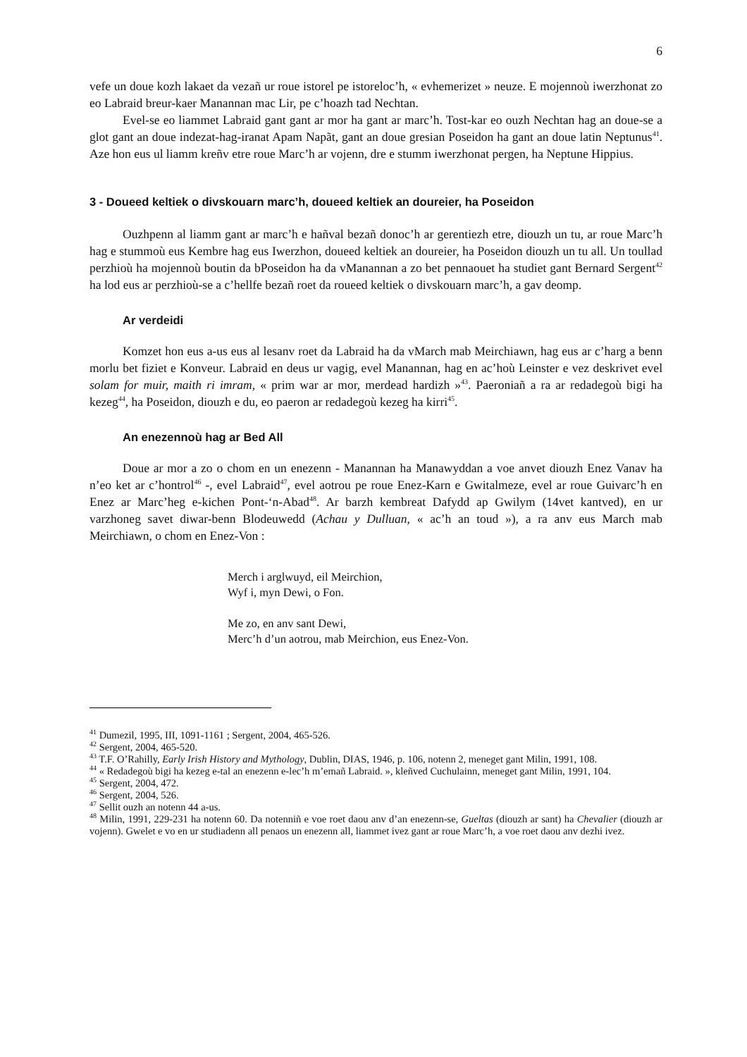6
vefe un doue kozh lakaet da vezañ ur roue istorel pe istoreloc’h, « evhemerizet » neuze. E mojennoù iwerzhonat zo eo Labraid breur-kaer Manannan mac Lir, pe c’hoazh tad Nechtan.
Evel-se eo liammet Labraid gant gant ar mor ha gant ar marc’h. Tost-kar eo ouzh Nechtan hag an doue-se a glot gant an doue indezat-hag-iranat Apam Napãt, gant an doue gresian Poseidon ha gant an doue latin Neptunus<sup>41</sup>. Aze hon eus ul liamm kreñv etre roue Marc’h ar vojenn, dre e stumm iwerzhonat pergen, ha Neptune Hippius.
3 - Doueed keltiek o divskouarn marc’h, doueed keltiek an doureier, ha Poseidon
Ouzhpenn al liamm gant ar marc’h e hañval bezañ donoc’h ar gerentiezh etre, diouzh un tu, ar roue Marc’h hag e stummoù eus Kembre hag eus Iwerzhon, doueed keltiek an doureier, ha Poseidon diouzh un tu all. Un toullad perzhioù ha mojennoù boutin da bPoseidon ha da vManannan a zo bet pennaouet ha studiet gant Bernard Sergent<sup>42</sup> ha lod eus ar perzhioù-se a c’hellfe bezañ roet da roueed keltiek o divskouarn marc’h, a gav deomp.
Ar verdeidi
Komzet hon eus a-us eus al lesanv roet da Labraid ha da vMarch mab Meirchiawn, hag eus ar c’harg a benn morlu bet fiziet e Konveur. Labraid en deus ur vagig, evel Manannan, hag en ac’hoù Leinster e vez deskrivet evel solam for muir, maith ri imram, « prim war ar mor, merdead hardizh »<sup>43</sup>. Paeroniañ a ra ar redadegoù bigi ha kezeg<sup>44</sup>, ha Poseidon, diouzh e du, eo paeron ar redadegoù kezeg ha kirri<sup>45</sup>.
An enezennoù hag ar Bed All
Doue ar mor a zo o chom en un enezenn - Manannan ha Manawyddan a voe anvet diouzh Enez Vanav ha n’eo ket ar c’hontrol<sup>46</sup> -, evel Labraid<sup>47</sup>, evel aotrou pe roue Enez-Karn e Gwitalmeze, evel ar roue Guivarc’h en Enez ar Marc’heg e-kichen Pont-‘n-Abad<sup>48</sup>. Ar barzh kembreat Dafydd ap Gwilym (14vet kantved), en ur varzhoneg savet diwar-benn Blodeuwedd (Achau y Dulluan, « ac’h an toud »), a ra anv eus March mab Meirchiawn, o chom en Enez-Von :
Merch i arglwuyd, eil Meirchion,
Wyf i, myn Dewi, o Fon.
Me zo, en anv sant Dewi,
Merc’h d’un aotrou, mab Meirchion, eus Enez-Von.
<sup>41</sup> Dumezil, 1995, III, 1091-1161 ; Sergent, 2004, 465-526.
<sup>42</sup> Sergent, 2004, 465-520.
<sup>43</sup> T.F. O’Rahilly, Early Irish History and Mythology, Dublin, DIAS, 1946, p. 106, notenn 2, meneget gant Milin, 1991, 108.
<sup>44</sup> « Redadegoù bigi ha kezeg e-tal an enezenn e-lec’h m’emañ Labraid. », kleñved Cuchulainn, meneget gant Milin, 1991, 104.
<sup>45</sup> Sergent, 2004, 472.
<sup>46</sup> Sergent, 2004, 526.
<sup>47</sup> Sellit ouzh an notenn 44 a-us.
<sup>48</sup> Milin, 1991, 229-231 ha notenn 60. Da notenniñ e voe roet daou anv d’an enezenn-se, Gueltas (diouzh ar sant) ha Chevalier (diouzh ar vojenn). Gwelet e vo en ur studiadenn all penaos un enezenn all, liammet ivez gant ar roue Marc’h, a voe roet daou anv dezhi ivez.